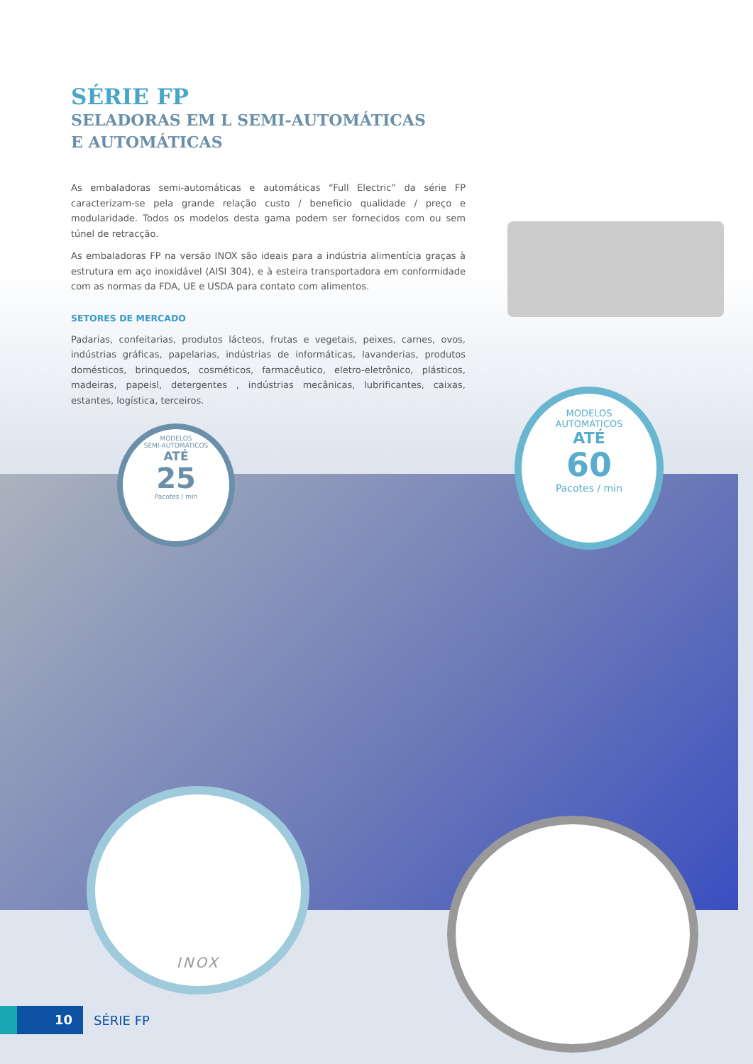SÉRIE FP
SELADORAS EM L SEMI-AUTOMÁTICAS
E AUTOMÁTICAS
As embaladoras semi-automáticas e automáticas “Full Electric” da série FP caracterizam-se pela grande relação custo / beneficio qualidade / preço e modularidade. Todos os modelos desta gama podem ser fornecidos com ou sem túnel de retracção.
As embaladoras FP na versão INOX são ideais para a indústria alimentícia graças à estrutura em aço inoxidável (AISI 304), e à esteira transportadora em conformidade com as normas da FDA, UE e USDA para contato com alimentos.
SETORES DE MERCADO
Padarias, confeitarias, produtos lácteos, frutas e vegetais, peixes, carnes, ovos, indústrias gráficas, papelarias, indústrias de informáticas, lavanderias, produtos domésticos, brinquedos, cosméticos, farmacêutico, eletro-eletrônico, plásticos, madeiras, papeisl, detergentes , indústrias mecânicas, lubrificantes, caixas, estantes, logística, terceiros.
MODELOS
SEMI-AUTOMÁTICOS
ATÉ
25
Pacotes / min
MODELOS
AUTOMÁTICOS
ATÉ
60
Pacotes / min
INOX
10
SÉRIE FP